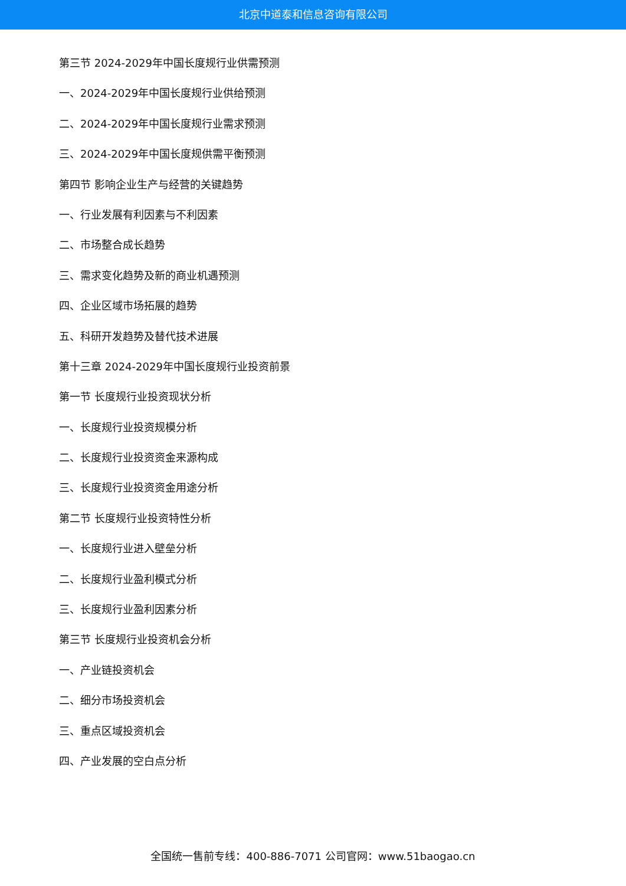北京中道泰和信息咨询有限公司
第三节 2024-2029年中国长度规行业供需预测
一、2024-2029年中国长度规行业供给预测
二、2024-2029年中国长度规行业需求预测
三、2024-2029年中国长度规供需平衡预测
第四节 影响企业生产与经营的关键趋势
一、行业发展有利因素与不利因素
二、市场整合成长趋势
三、需求变化趋势及新的商业机遇预测
四、企业区域市场拓展的趋势
五、科研开发趋势及替代技术进展
第十三章 2024-2029年中国长度规行业投资前景
第一节 长度规行业投资现状分析
一、长度规行业投资规模分析
二、长度规行业投资资金来源构成
三、长度规行业投资资金用途分析
第二节 长度规行业投资特性分析
一、长度规行业进入壁垒分析
二、长度规行业盈利模式分析
三、长度规行业盈利因素分析
第三节 长度规行业投资机会分析
一、产业链投资机会
二、细分市场投资机会
三、重点区域投资机会
四、产业发展的空白点分析
全国统一售前专线：400-886-7071 公司官网：www.51baogao.cn